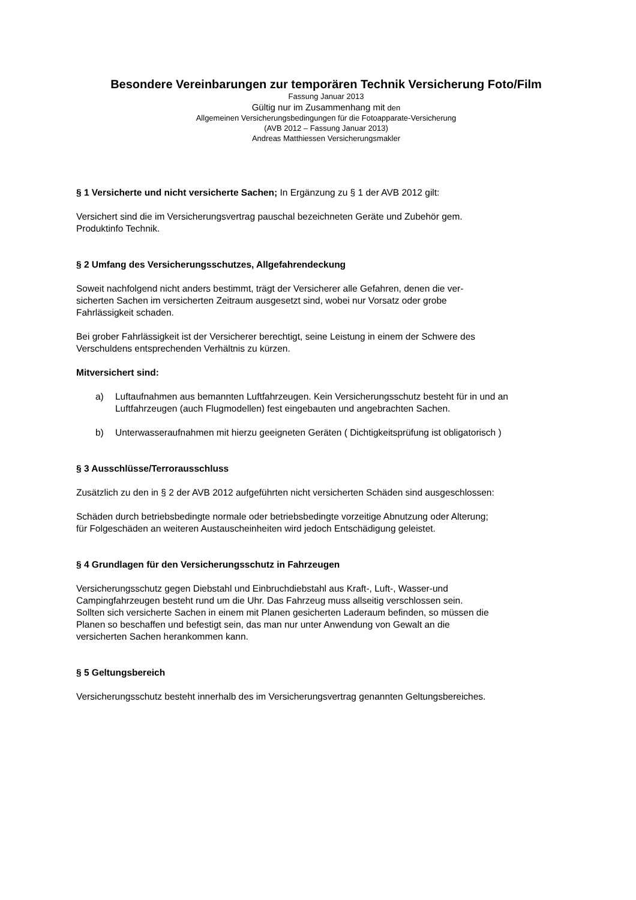Besondere Vereinbarungen zur temporären Technik Versicherung Foto/Film
Fassung Januar 2013
Gültig nur im Zusammenhang mit den
Allgemeinen Versicherungsbedingungen für die Fotoapparate-Versicherung
(AVB 2012 – Fassung Januar 2013)
Andreas Matthiessen Versicherungsmakler
§ 1 Versicherte und nicht versicherte Sachen; In Ergänzung zu § 1 der AVB 2012 gilt:
Versichert sind die im Versicherungsvertrag pauschal bezeichneten Geräte und Zubehör gem.
Produktinfo Technik.
§ 2 Umfang des Versicherungsschutzes, Allgefahrendeckung
Soweit nachfolgend nicht anders bestimmt, trägt der Versicherer alle Gefahren, denen die ver-
sicherten Sachen im versicherten Zeitraum ausgesetzt sind, wobei nur Vorsatz oder grobe
Fahrlässigkeit schaden.
Bei grober Fahrlässigkeit ist der Versicherer berechtigt, seine Leistung in einem der Schwere des
Verschuldens entsprechenden Verhältnis zu kürzen.
Mitversichert sind:
a) Luftaufnahmen aus bemannten Luftfahrzeugen. Kein Versicherungsschutz besteht für in und an Luftfahrzeugen (auch Flugmodellen) fest eingebauten und angebrachten Sachen.
b) Unterwasseraufnahmen mit hierzu geeigneten Geräten ( Dichtigkeitsprüfung ist obligatorisch )
§ 3 Ausschlüsse/Terrorausschluss
Zusätzlich zu den in § 2 der AVB 2012 aufgeführten nicht versicherten Schäden sind ausgeschlossen:
Schäden durch betriebsbedingte normale oder betriebsbedingte vorzeitige Abnutzung oder Alterung;
für Folgeschäden an weiteren Austauscheinheiten wird jedoch Entschädigung geleistet.
§ 4 Grundlagen für den Versicherungsschutz in Fahrzeugen
Versicherungsschutz gegen Diebstahl und Einbruchdiebstahl aus Kraft-, Luft-, Wasser-und
Campingfahrzeugen besteht rund um die Uhr. Das Fahrzeug muss allseitig verschlossen sein.
Sollten sich versicherte Sachen in einem mit Planen gesicherten Laderaum befinden, so müssen die
Planen so beschaffen und befestigt sein, das man nur unter Anwendung von Gewalt an die
versicherten Sachen herankommen kann.
§ 5 Geltungsbereich
Versicherungsschutz besteht innerhalb des im Versicherungsvertrag genannten Geltungsbereiches.